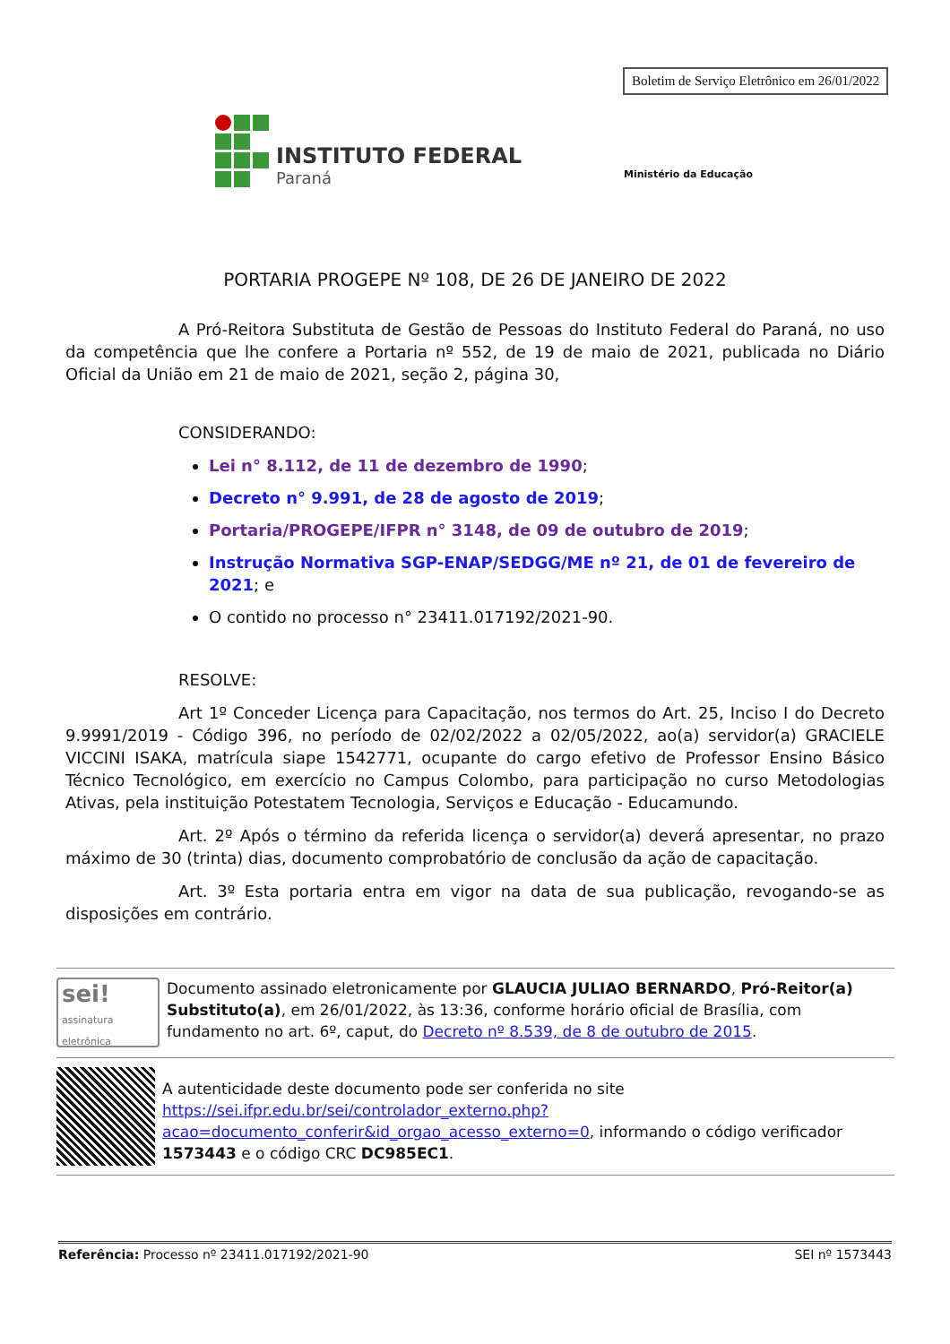Boletim de Serviço Eletrônico em 26/01/2022
INSTITUTO FEDERAL
Paraná
Ministério da Educação
PORTARIA PROGEPE Nº 108, DE 26 DE JANEIRO DE 2022
A Pró-Reitora Substituta de Gestão de Pessoas do Instituto Federal do Paraná, no uso da competência que lhe confere a Portaria nº 552, de 19 de maio de 2021, publicada no Diário Oficial da União em 21 de maio de 2021, seção 2, página 30,
CONSIDERANDO:
Lei n° 8.112, de 11 de dezembro de 1990;
Decreto n° 9.991, de 28 de agosto de 2019;
Portaria/PROGEPE/IFPR n° 3148, de 09 de outubro de 2019;
Instrução Normativa SGP-ENAP/SEDGG/ME nº 21, de 01 de fevereiro de 2021; e
O contido no processo n° 23411.017192/2021-90.
RESOLVE:
Art 1º Conceder Licença para Capacitação, nos termos do Art. 25, Inciso I do Decreto 9.9991/2019 - Código 396, no período de 02/02/2022 a 02/05/2022, ao(a) servidor(a) GRACIELE VICCINI ISAKA, matrícula siape 1542771, ocupante do cargo efetivo de Professor Ensino Básico Técnico Tecnológico, em exercício no Campus Colombo, para participação no curso Metodologias Ativas, pela instituição Potestatem Tecnologia, Serviços e Educação - Educamundo.
Art. 2º Após o término da referida licença o servidor(a) deverá apresentar, no prazo máximo de 30 (trinta) dias, documento comprobatório de conclusão da ação de capacitação.
Art. 3º Esta portaria entra em vigor na data de sua publicação, revogando-se as disposições em contrário.
sei!
assinatura eletrônica
Documento assinado eletronicamente por GLAUCIA JULIAO BERNARDO, Pró-Reitor(a) Substituto(a), em 26/01/2022, às 13:36, conforme horário oficial de Brasília, com fundamento no art. 6º, caput, do Decreto nº 8.539, de 8 de outubro de 2015.
A autenticidade deste documento pode ser conferida no site https://sei.ifpr.edu.br/sei/controlador_externo.php?acao=documento_conferir&id_orgao_acesso_externo=0, informando o código verificador 1573443 e o código CRC DC985EC1.
Referência: Processo nº 23411.017192/2021-90 SEI nº 1573443